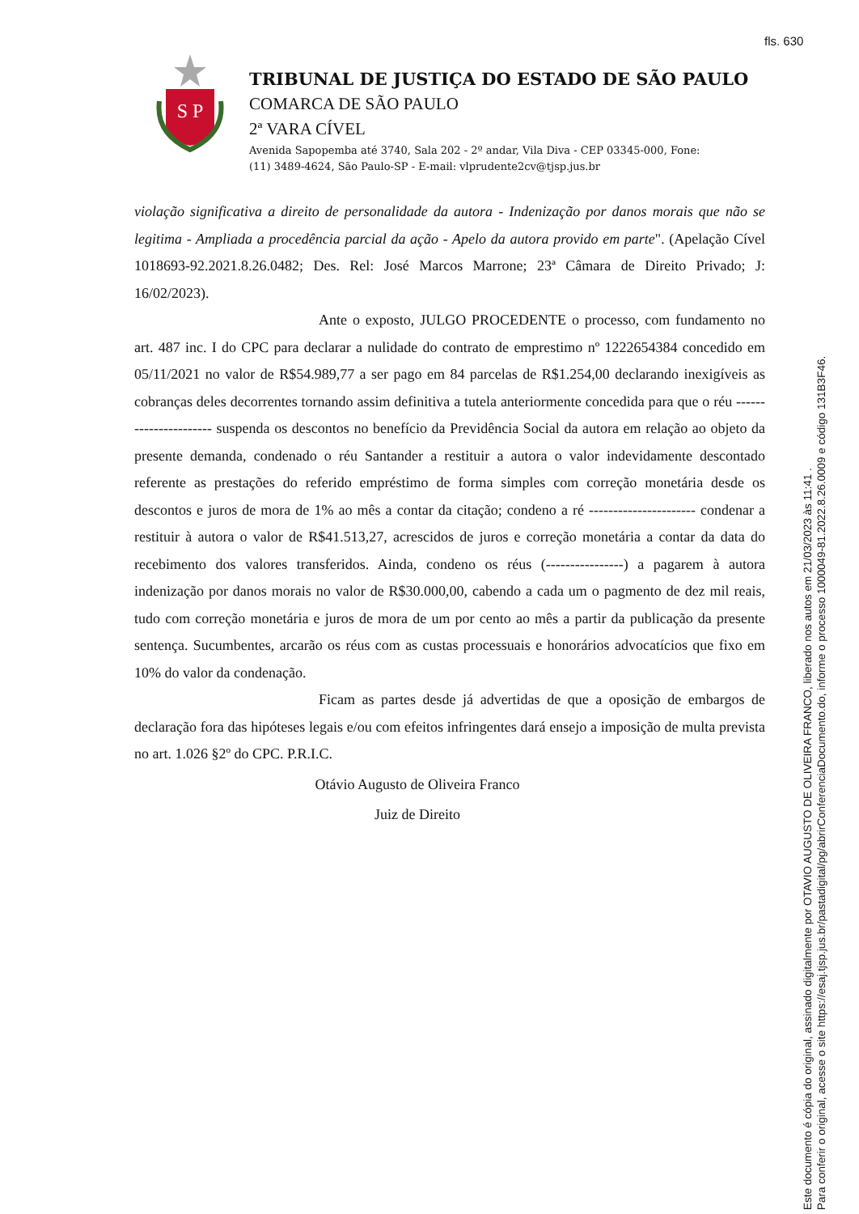fls. 630
S P
TRIBUNAL DE JUSTIÇA DO ESTADO DE SÃO PAULO
COMARCA DE SÃO PAULO
2ª VARA CÍVEL
Avenida Sapopemba até 3740, Sala 202 - 2º andar, Vila Diva - CEP 03345-000, Fone:
(11) 3489-4624, São Paulo-SP - E-mail: vlprudente2cv@tjsp.jus.br
violação significativa a direito de personalidade da autora - Indenização por danos morais que não se legitima - Ampliada a procedência parcial da ação - Apelo da autora provido em parte". (Apelação Cível 1018693-92.2021.8.26.0482; Des. Rel: José Marcos Marrone; 23ª Câmara de Direito Privado; J: 16/02/2023).
Ante o exposto, JULGO PROCEDENTE o processo, com fundamento no art. 487 inc. I do CPC para declarar a nulidade do contrato de emprestimo nº 1222654384 concedido em 05/11/2021 no valor de R$54.989,77 a ser pago em 84 parcelas de R$1.254,00 declarando inexigíveis as cobranças deles decorrentes tornando assim definitiva a tutela anteriormente concedida para que o réu ---------------------- suspenda os descontos no benefício da Previdência Social da autora em relação ao objeto da presente demanda, condenado o réu Santander a restituir a autora o valor indevidamente descontado referente as prestações do referido empréstimo de forma simples com correção monetária desde os descontos e juros de mora de 1% ao mês a contar da citação; condeno a ré ---------------------- condenar a restituir à autora o valor de R$41.513,27, acrescidos de juros e correção monetária a contar da data do recebimento dos valores transferidos. Ainda, condeno os réus (----------------) a pagarem à autora indenização por danos morais no valor de R$30.000,00, cabendo a cada um o pagmento de dez mil reais, tudo com correção monetária e juros de mora de um por cento ao mês a partir da publicação da presente sentença. Sucumbentes, arcarão os réus com as custas processuais e honorários advocatícios que fixo em 10% do valor da condenação.
Ficam as partes desde já advertidas de que a oposição de embargos de declaração fora das hipóteses legais e/ou com efeitos infringentes dará ensejo a imposição de multa prevista no art. 1.026 §2º do CPC. P.R.I.C.
Otávio Augusto de Oliveira Franco
Juiz de Direito
Este documento é cópia do original, assinado digitalmente por OTAVIO AUGUSTO DE OLIVEIRA FRANCO, liberado nos autos em 21/03/2023 às 11:41 .
Para conferir o original, acesse o site https://esaj.tjsp.jus.br/pastadigital/pg/abrirConferenciaDocumento.do, informe o processo 1000049-81.2022.8.26.0009 e código 131B3F46.